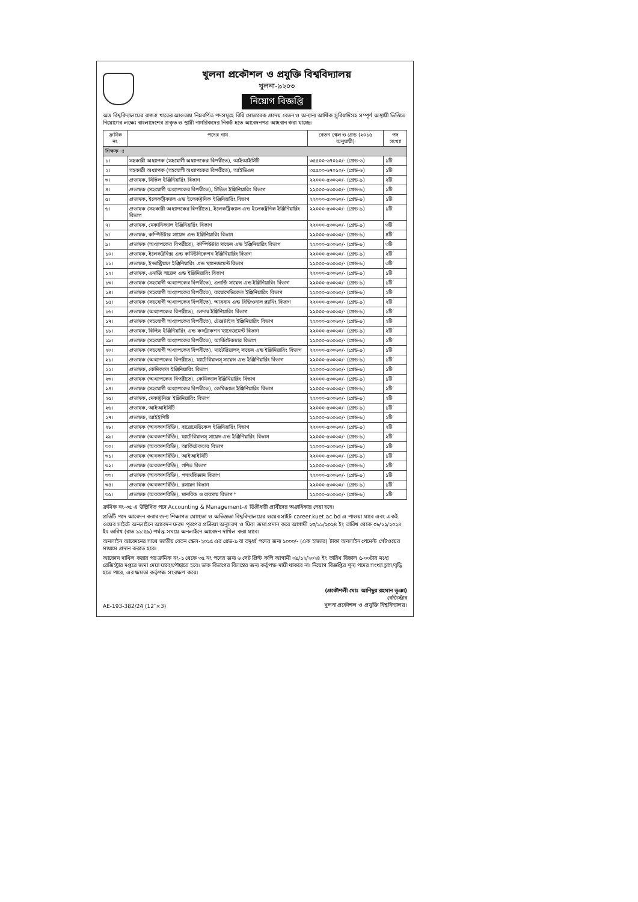খুলনা প্রকৌশল ও প্রযুক্তি বিশ্ববিদ্যালয়
খুলনা-৯২০৩
নিয়োগ বিজ্ঞপ্তি
অত্র বিশ্ববিদ্যালয়ের রাজস্ব খাতের আওতায় নিম্নবর্ণিত পদসমূহে বিধি মোতাবেক প্রদেয় বেতন ও অন্যান্য আর্থিক সুবিধাদিসহ সম্পূর্ণ অস্থায়ী ভিত্তিতে নিয়োগের লক্ষ্যে বাংলাদেশের প্রকৃত ও স্থায়ী নাগরিকদের নিকট হতে আবেদনপত্র আহবান করা যাচ্ছে।
| ক্রমিক নং | পদের নাম | বেতন স্কেল ও গ্রেড (২০১৫ অনুযায়ী) | পদ সংখ্যা |
| --- | --- | --- | --- |
| শিক্ষক ঃ | | | |
| ১। | সহকারী অধ্যাপক (সহযোগী অধ্যাপকের বিপরীতে), আইআইসিটি | ৩৫৫০০-৬৭০১০/- (গ্রেড-৬) | ১টি |
| ২। | সহকারী অধ্যাপক (সহযোগী অধ্যাপকের বিপরীতে), আইডিএম | ৩৫৫০০-৬৭০১০/- (গ্রেড-৬) | ১টি |
| ৩। | প্রভাষক, সিভিল ইঞ্জিনিয়ারিং বিভাগ | ২২০০০-৫৩০৬০/- (গ্রেড-৯) | ২টি |
| ৪। | প্রভাষক (সহযোগী অধ্যাপকের বিপরীতে), সিভিল ইঞ্জিনিয়ারিং বিভাগ | ২২০০০-৫৩০৬০/- (গ্রেড-৯) | ১টি |
| ৫। | প্রভাষক, ইলেকট্রিক্যাল এন্ড ইলেকট্রনিক ইঞ্জিনিয়ারিং বিভাগ | ২২০০০-৫৩০৬০/- (গ্রেড-৯) | ১টি |
| ৬। | প্রভাষক (সহকারী অধ্যাপকের বিপরীতে), ইলেকট্রিক্যাল এন্ড ইলেকট্রনিক ইঞ্জিনিয়ারিং বিভাগ | ২২০০০-৫৩০৬০/- (গ্রেড-৯) | ১টি |
| ৭। | প্রভাষক, মেকানিক্যাল ইঞ্জিনিয়ারিং বিভাগ | ২২০০০-৫৩০৬০/- (গ্রেড-৯) | ৩টি |
| ৮। | প্রভাষক, কম্পিউটার সায়েন্স এন্ড ইঞ্জিনিয়ারিং বিভাগ | ২২০০০-৫৩০৬০/- (গ্রেড-৯) | ৪টি |
| ৯। | প্রভাষক (অধ্যাপকের বিপরীতে), কম্পিউটার সায়েন্স এন্ড ইঞ্জিনিয়ারিং বিভাগ | ২২০০০-৫৩০৬০/- (গ্রেড-৯) | ৩টি |
| ১০। | প্রভাষক, ইলেকট্রনিক্স এন্ড কমিউনিকেশন ইঞ্জিনিয়ারিং বিভাগ | ২২০০০-৫৩০৬০/- (গ্রেড-৯) | ২টি |
| ১১। | প্রভাষক, ইন্ডাস্ট্রিয়াল ইঞ্জিনিয়ারিং এন্ড ম্যানেজমেন্ট বিভাগ | ২২০০০-৫৩০৬০/- (গ্রেড-৯) | ৩টি |
| ১২। | প্রভাষক, এনার্জি সায়েন্স এন্ড ইঞ্জিনিয়ারিং বিভাগ | ২২০০০-৫৩০৬০/- (গ্রেড-৯) | ১টি |
| ১৩। | প্রভাষক (সহযোগী অধ্যাপকের বিপরীতে), এনার্জি সায়েন্স এন্ড ইঞ্জিনিয়ারিং বিভাগ | ২২০০০-৫৩০৬০/- (গ্রেড-৯) | ১টি |
| ১৪। | প্রভাষক (সহযোগী অধ্যাপকের বিপরীতে), বায়োমেডিকেল ইঞ্জিনিয়ারিং বিভাগ | ২২০০০-৫৩০৬০/- (গ্রেড-৯) | ২টি |
| ১৫। | প্রভাষক (সহযোগী অধ্যাপকের বিপরীতে), আরবান এন্ড রিজিওনাল প্ল্যানিং বিভাগ | ২২০০০-৫৩০৬০/- (গ্রেড-৯) | ২টি |
| ১৬। | প্রভাষক (অধ্যাপকের বিপরীতে), লেদার ইঞ্জিনিয়ারিং বিভাগ | ২২০০০-৫৩০৬০/- (গ্রেড-৯) | ১টি |
| ১৭। | প্রভাষক (সহযোগী অধ্যাপকের বিপরীতে), টেক্সটাইল ইঞ্জিনিয়ারিং বিভাগ | ২২০০০-৫৩০৬০/- (গ্রেড-৯) | ২টি |
| ১৮। | প্রভাষক, বিল্ডিং ইঞ্জিনিয়ারিং এন্ড কন্সট্রাকশন ম্যানেজমেন্ট বিভাগ | ২২০০০-৫৩০৬০/- (গ্রেড-৯) | ২টি |
| ১৯। | প্রভাষক (সহযোগী অধ্যাপকের বিপরীতে), আর্কিটেকচার বিভাগ | ২২০০০-৫৩০৬০/- (গ্রেড-৯) | ১টি |
| ২০। | প্রভাষক (সহযোগী অধ্যাপকের বিপরীতে), ম্যাটেরিয়ালস্ সায়েন্স এন্ড ইঞ্জিনিয়ারিং বিভাগ | ২২০০০-৫৩০৬০/- (গ্রেড-৯) | ১টি |
| ২১। | প্রভাষক (অধ্যাপকের বিপরীতে), ম্যাটেরিয়ালস্ সায়েন্স এন্ড ইঞ্জিনিয়ারিং বিভাগ | ২২০০০-৫৩০৬০/- (গ্রেড-৯) | ১টি |
| ২২। | প্রভাষক, কেমিক্যাল ইঞ্জিনিয়ারিং বিভাগ | ২২০০০-৫৩০৬০/- (গ্রেড-৯) | ১টি |
| ২৩। | প্রভাষক (অধ্যাপকের বিপরীতে), কেমিক্যাল ইঞ্জিনিয়ারিং বিভাগ | ২২০০০-৫৩০৬০/- (গ্রেড-৯) | ১টি |
| ২৪। | প্রভাষক (সহযোগী অধ্যাপকের বিপরীতে), কেমিক্যাল ইঞ্জিনিয়ারিং বিভাগ | ২২০০০-৫৩০৬০/- (গ্রেড-৯) | ২টি |
| ২৫। | প্রভাষক, মেকাট্রনিক্স ইঞ্জিনিয়ারিং বিভাগ | ২২০০০-৫৩০৬০/- (গ্রেড-৯) | ২টি |
| ২৬। | প্রভাষক, আইআইসিটি | ২২০০০-৫৩০৬০/- (গ্রেড-৯) | ১টি |
| ২৭। | প্রভাষক, আইইপিটি | ২২০০০-৫৩০৬০/- (গ্রেড-৯) | ২টি |
| ২৮। | প্রভাষক (অবকাশরিক্তি), বায়োমেডিকেল ইঞ্জিনিয়ারিং বিভাগ | ২২০০০-৫৩০৬০/- (গ্রেড-৯) | ২টি |
| ২৯। | প্রভাষক (অবকাশরিক্তি), ম্যাটেরিয়ালস্ সায়েন্স এন্ড ইঞ্জিনিয়ারিং বিভাগ | ২২০০০-৫৩০৬০/- (গ্রেড-৯) | ২টি |
| ৩০। | প্রভাষক (অবকাশরিক্তি), আর্কিটেকচার বিভাগ | ২২০০০-৫৩০৬০/- (গ্রেড-৯) | ১টি |
| ৩১। | প্রভাষক (অবকাশরিক্তি), আইআইসিটি | ২২০০০-৫৩০৬০/- (গ্রেড-৯) | ১টি |
| ৩২। | প্রভাষক (অবকাশরিক্তি), গণিত বিভাগ | ২২০০০-৫৩০৬০/- (গ্রেড-৯) | ২টি |
| ৩৩। | প্রভাষক (অবকাশরিক্তি), পদার্থবিজ্ঞান বিভাগ | ২২০০০-৫৩০৬০/- (গ্রেড-৯) | ১টি |
| ৩৪। | প্রভাষক (অবকাশরিক্তি), রসায়ন বিভাগ | ২২০০০-৫৩০৬০/- (গ্রেড-৯) | ১টি |
| ৩৫। | প্রভাষক (অবকাশরিক্তি), মানবিক ও ব্যবসায় বিভাগ * | ২২০০০-৫৩০৬০/- (গ্রেড-৯) | ১টি |
ক্রমিক নং-৩৫ এ উল্লিখিত পদে Accounting & Management-এ ডিগ্রীধারী প্রার্থীদের অগ্রাধিকার দেয়া হবে।
প্রতিটি পদে আবেদন করার জন্য শিক্ষাগত যোগ্যতা ও অভিজ্ঞতা বিশ্ববিদ্যালয়ের ওয়েব সাইট career.kuet.ac.bd এ পাওয়া যাবে এবং একই ওয়েব সাইটে অনলাইনে আবেদন ফরম পূরণের প্রক্রিয়া অনুসরণ ও ফিস জমা প্রদান করে আগামী ২৩/১১/২০২৪ ইং তারিখ থেকে ০৮/১২/২০২৪ ইং তারিখ (রাত ১১:৫৯) পর্যন্ত সময়ে অনলাইনে আবেদন দাখিল করা যাবে।
অনলাইন আবেদনের সাথে জাতীয় বেতন স্কেল-২০১৫ এর গ্রেড-৯ বা তদূর্ধ্ব পদের জন্য ১০০০/- (এক হাজার) টাকা অনলাইন পেমেন্ট গেটওয়ের মাধ্যমে প্রদান করতে হবে।
আবেদন দাখিল করার পর ক্রমিক নং-১ থেকে ৩৫ নং পদের জন্য ৬ সেট প্রিন্ট কপি আগামী ০৯/১২/২০২৪ ইং তারিখ বিকাল ৫-০০টার মধ্যে রেজিস্ট্রার দপ্তরে জমা দেয়া যাবে/পৌছাতে হবে। ডাক বিভাগের বিলম্বের জন্য কর্তৃপক্ষ দায়ী থাকবে না। নিয়োগ বিজ্ঞপ্তির শূন্য পদের সংখ্যা হ্রাস/বৃদ্ধি হতে পারে, এর ক্ষমতা কর্তৃপক্ষ সংরক্ষণ করে।
AE-193-382/24 (12″×3)
(প্রকৌশলী মোঃ আনিছুর রহমান ভূঞা)
রেজিস্ট্রার
খুলনা প্রকৌশল ও প্রযুক্তি বিশ্ববিদ্যালয়।